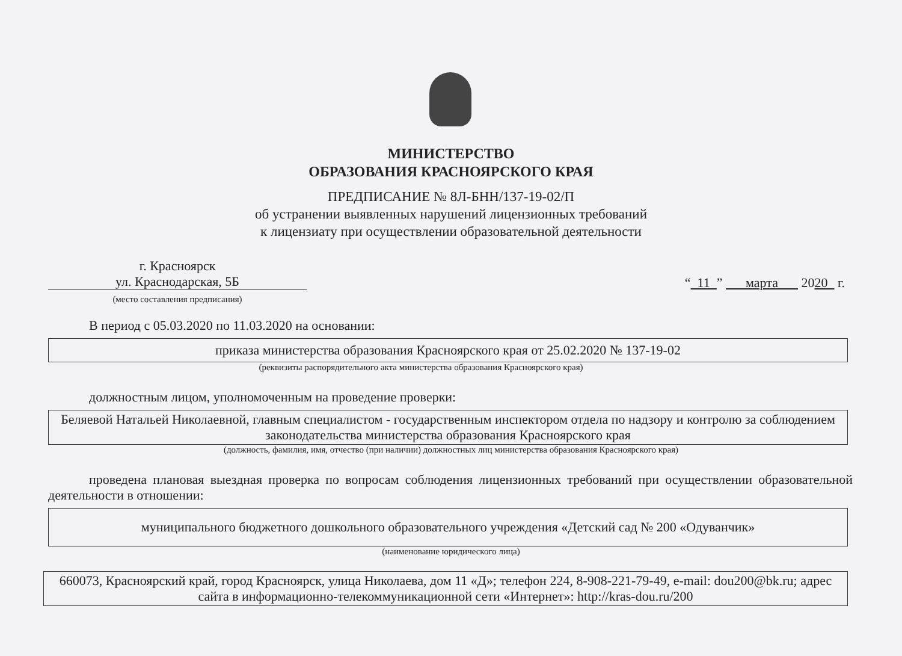МИНИСТЕРСТВО
ОБРАЗОВАНИЯ КРАСНОЯРСКОГО КРАЯ
ПРЕДПИСАНИЕ № 8Л-БНН/137-19-02/П
об устранении выявленных нарушений лицензионных требований
к лицензиату при осуществлении образовательной деятельности
г. Красноярск
ул. Краснодарская, 5Б
(место составления предписания)
“ 11 ” марта 2020 г.
В период с 05.03.2020 по 11.03.2020 на основании:
приказа министерства образования Красноярского края от 25.02.2020 № 137-19-02
(реквизиты распорядительного акта министерства образования Красноярского края)
должностным лицом, уполномоченным на проведение проверки:
Беляевой Натальей Николаевной, главным специалистом - государственным инспектором отдела по надзору и контролю за соблюдением законодательства министерства образования Красноярского края
(должность, фамилия, имя, отчество (при наличии) должностных лиц министерства образования Красноярского края)
проведена плановая выездная проверка по вопросам соблюдения лицензионных требований при осуществлении образовательной деятельности в отношении:
муниципального бюджетного дошкольного образовательного учреждения «Детский сад № 200 «Одуванчик»
(наименование юридического лица)
660073, Красноярский край, город Красноярск, улица Николаева, дом 11 «Д»; телефон 224, 8-908-221-79-49, e-mail: dou200@bk.ru; адрес сайта в информационно-телекоммуникационной сети «Интернет»: http://kras-dou.ru/200